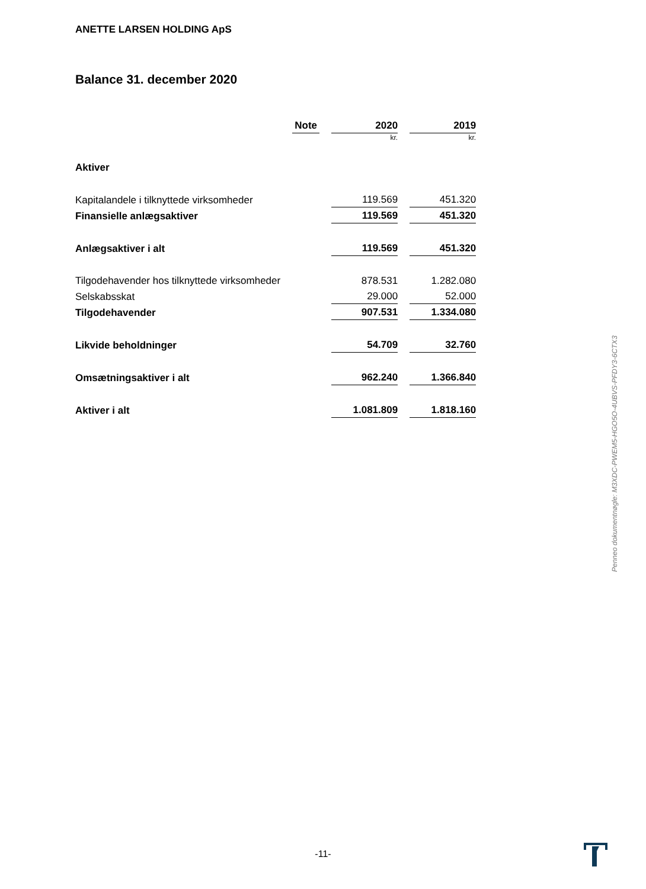ANETTE LARSEN HOLDING ApS
Balance 31. december 2020
| | Note | 2020 | 2019 |
| --- | --- | --- | --- |
| | | kr. | kr. |
| Aktiver | | | |
| Kapitalandele i tilknyttede virksomheder | | 119.569 | 451.320 |
| Finansielle anlægsaktiver | | 119.569 | 451.320 |
| Anlægsaktiver i alt | | 119.569 | 451.320 |
| Tilgodehavender hos tilknyttede virksomheder | | 878.531 | 1.282.080 |
| Selskabsskat | | 29.000 | 52.000 |
| Tilgodehavender | | 907.531 | 1.334.080 |
| Likvide beholdninger | | 54.709 | 32.760 |
| Omsætningsaktiver i alt | | 962.240 | 1.366.840 |
| Aktiver i alt | | 1.081.809 | 1.818.160 |
Penneo dokumentnøgle: M3XDC-PWEM5-HGO5O-4UBVS-PFDY3-6CTX3
-11-